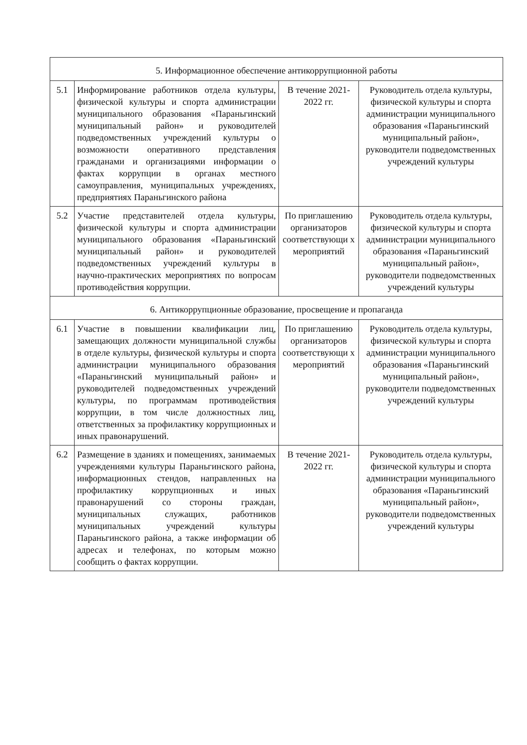| 5. Информационное обеспечение антикоррупционной работы | | | |
| 5.1 | Информирование работников отдела культуры, физической культуры и спорта администрации муниципального образования «Параньгинский муниципальный район» и руководителей подведомственных учреждений культуры о возможности оперативного представления гражданами и организациями информации о фактах коррупции в органах местного самоуправления, муниципальных учреждениях, предприятиях Параньгинского района | В течение 2021-2022 гг. | Руководитель отдела культуры, физической культуры и спорта администрации муниципального образования «Параньгинский муниципальный район», руководители подведомственных учреждений культуры |
| 5.2 | Участие представителей отдела культуры, физической культуры и спорта администрации муниципального образования «Параньгинский муниципальный район» и руководителей подведомственных учреждений культуры в научно-практических мероприятиях по вопросам противодействия коррупции. | По приглашению организаторов соответствующи х мероприятий | Руководитель отдела культуры, физической культуры и спорта администрации муниципального образования «Параньгинский муниципальный район», руководители подведомственных учреждений культуры |
| 6. Антикоррупционные образование, просвещение и пропаганда | | | |
| 6.1 | Участие в повышении квалификации лиц, замещающих должности муниципальной службы в отделе культуры, физической культуры и спорта администрации муниципального образования «Параньгинский муниципальный район» и руководителей подведомственных учреждений культуры, по программам противодействия коррупции, в том числе должностных лиц, ответственных за профилактику коррупционных и иных правонарушений. | По приглашению организаторов соответствующи х мероприятий | Руководитель отдела культуры, физической культуры и спорта администрации муниципального образования «Параньгинский муниципальный район», руководители подведомственных учреждений культуры |
| 6.2 | Размещение в зданиях и помещениях, занимаемых учреждениями культуры Параньгинского района, информационных стендов, направленных на профилактику коррупционных и иных правонарушений со стороны граждан, муниципальных служащих, работников муниципальных учреждений культуры Параньгинского района, а также информации об адресах и телефонах, по которым можно сообщить о фактах коррупции. | В течение 2021-2022 гг. | Руководитель отдела культуры, физической культуры и спорта администрации муниципального образования «Параньгинский муниципальный район», руководители подведомственных учреждений культуры |